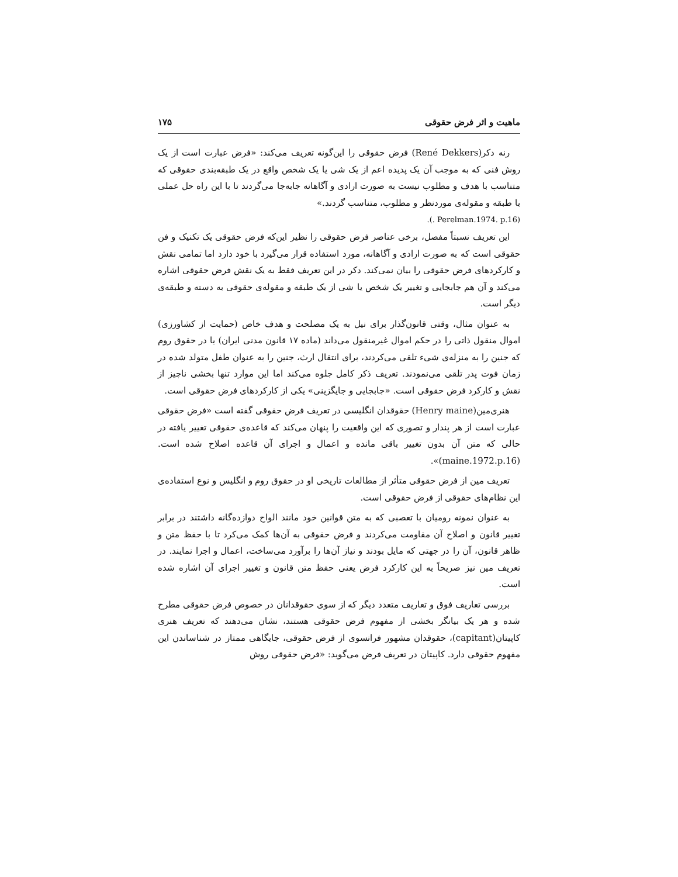ماهیت و اثر فرض حقوقی ۱۷۵
رنه دکر(René Dekkers) فرض حقوقی را این‌گونه تعریف می‌کند: «فرض عبارت است از یک روش فنی که به موجب آن یک پدیده اعم از یک شی یا یک شخص واقع در یک طبقه‌بندی حقوقی که متناسب با هدف و مطلوب نیست به صورت ارادی و آگاهانه جابه‌جا می‌گردند تا با این راه حل عملی با طبقه و مقوله‌ی موردنظر و مطلوب، متناسب گردند.»
(Perelman.1974. p.16 .).
این تعریف نسبتاً مفصل، برخی عناصر فرض حقوقی را نظیر این‌که فرض حقوقی یک تکنیک و فن حقوقی است که به صورت ارادی و آگاهانه، مورد استفاده قرار می‌گیرد با خود دارد اما تمامی نقش و کارکردهای فرض حقوقی را بیان نمی‌کند. دکر در این تعریف فقط به یک نقش فرض حقوقی اشاره می‌کند و آن هم جابجایی و تغییر یک شخص یا شی از یک طبقه و مقوله‌ی حقوقی به دسته و طبقه‌ی دیگر است.
به عنوان مثال، وقتی قانون‌گذار برای نیل به یک مصلحت و هدف خاص (حمایت از کشاورزی) اموال منقول ذاتی را در حکم اموال غیرمنقول می‌داند (ماده ۱۷ قانون مدنی ایران) یا در حقوق روم که جنین را به منزله‌ی شیء تلقی می‌کردند، برای انتقال ارث، جنین را به عنوان طفل متولد شده در زمان فوت پدر تلقی می‌نمودند. تعریف ذکر کامل جلوه می‌کند اما این موارد تنها بخشی ناچیز از نقش و کارکرد فرض حقوقی است. «جابجایی و جایگزینی» یکی از کارکردهای فرض حقوقی است.
هنری‌مین(Henry maine) حقوقدان انگلیسی در تعریف فرض حقوقی گفته است «فرض حقوقی عبارت است از هر پندار و تصوری که این واقعیت را پنهان می‌کند که قاعده‌ی حقوقی تغییر یافته در حالی که متن آن بدون تغییر باقی مانده و اعمال و اجرای آن قاعده اصلاح شده است.(maine.1972.p.16)».
تعریف مین از فرض حقوقی متأثر از مطالعات تاریخی او در حقوق روم و انگلیس و نوع استفاده‌ی این نظام‌های حقوقی از فرض حقوقی است.
به عنوان نمونه رومیان با تعصبی که به متن قوانین خود مانند الواح دوازده‌گانه داشتند در برابر تغییر قانون و اصلاح آن مقاومت می‌کردند و فرض حقوقی به آن‌ها کمک می‌کرد تا با حفظ متن و ظاهر قانون، آن را در جهتی که مایل بودند و نیاز آن‌ها را برآورد می‌ساخت، اعمال و اجرا نمایند. در تعریف مین نیز صریحاً به این کارکرد فرض یعنی حفظ متن قانون و تغییر اجرای آن اشاره شده است.
بررسی تعاریف فوق و تعاریف متعدد دیگر که از سوی حقوقدانان در خصوص فرض حقوقی مطرح شده و هر یک بیانگر بخشی از مفهوم فرض حقوقی هستند، نشان می‌دهند که تعریف هنری کاپیتان(capitant)، حقوقدان مشهور فرانسوی از فرض حقوقی، جایگاهی ممتاز در شناساندن این مفهوم حقوقی دارد. کاپیتان در تعریف فرض می‌گوید: «فرض حقوقی روش